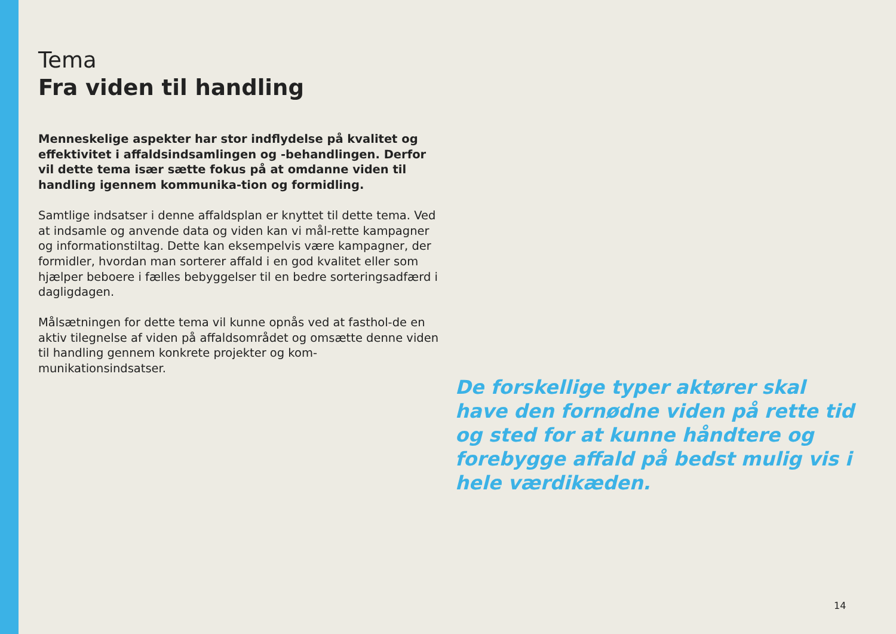Tema
Fra viden til handling
Menneskelige aspekter har stor indflydelse på kvalitet og effektivitet i affaldsindsamlingen og -behandlingen. Derfor vil dette tema især sætte fokus på at omdanne viden til handling igennem kommunika-tion og formidling.
Samtlige indsatser i denne affaldsplan er knyttet til dette tema. Ved at indsamle og anvende data og viden kan vi mål-rette kampagner og informationstiltag. Dette kan eksempelvis være kampagner, der formidler, hvordan man sorterer affald i en god kvalitet eller som hjælper beboere i fælles bebyggelser til en bedre sorteringsadfærd i dagligdagen.
Målsætningen for dette tema vil kunne opnås ved at fasthol-de en aktiv tilegnelse af viden på affaldsområdet og omsætte denne viden til handling gennem konkrete projekter og kom-munikationsindsatser.
De forskellige typer aktører skal have den fornødne viden på rette tid og sted for at kunne håndtere og forebygge affald på bedst mulig vis i hele værdikæden.
14